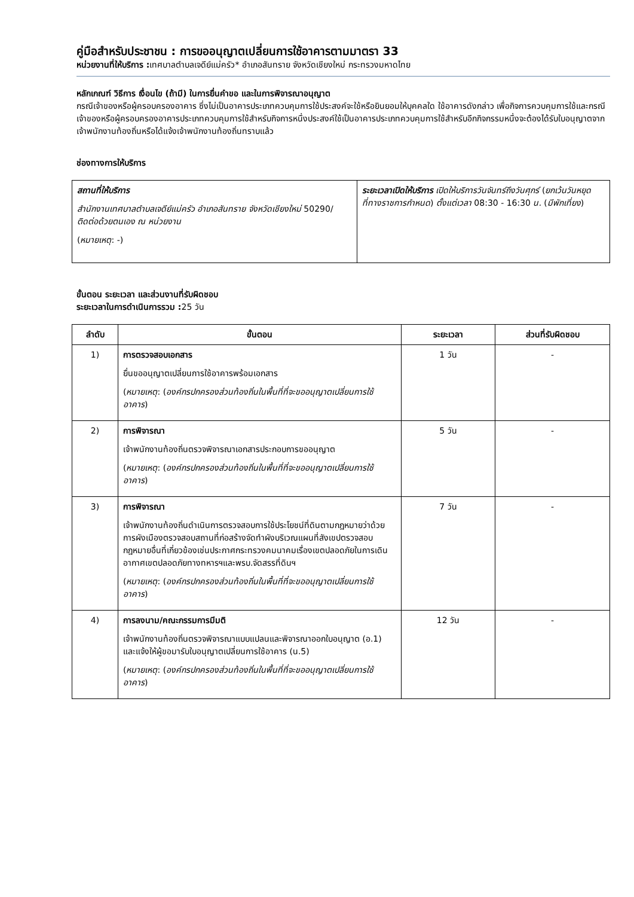คู่มือสำหรับประชาชน : การขออนุญาตเปลี่ยนการใช้อาคารตามมาตรา 33
หน่วยงานที่ให้บริการ : เทศบาลตำบลเจดีย์แม่ครัว* อำเภอสันทราย จังหวัดเชียงใหม่ กระทรวงมหาดไทย
หลักเกณฑ์ วิธีการ เงื่อนไข (ถ้ามี) ในการยื่นคำขอ และในการพิจารณาอนุญาต
กรณีเจ้าของหรือผู้ครอบครองอาคาร ซึ่งไม่เป็นอาคารประเภทควบคุมการใช้ประสงค์จะใช้หรือยินยอมให้บุคคลใด ใช้อาคารดังกล่าว เพื่อกิจการควบคุมการใช้และกรณีเจ้าของหรือผู้ครอบครองอาคารประเภทควบคุมการใช้สำหรับกิจการหนึ่งประสงค์ใช้เป็นอาคารประเภทควบคุมการใช้สำหรับอีกกิจกรรมหนึ่งจะต้องได้รับใบอนุญาตจาก เจ้าพนักงานท้องถิ่นหรือได้แจ้งเจ้าพนักงานท้องถิ่นทราบแล้ว
ช่องทางการให้บริการ
| สถานที่ให้บริการ สำนักงานเทศบาลตำบลเจดีย์แม่ครัว อำเภอสันทราย จังหวัดเชียงใหม่ 50290/ ติดต่อด้วยตนเอง ณ หน่วยงาน ( หมายเหตุ : -) | ระยะเวลาเปิดให้บริการ เปิดให้บริการวันจันทร์ถึงวันศุกร์ ( ยกเว้นวันหยุดที่ทางราชการกำหนด ) ตั้งแต่เวลา 08:30 - 16:30 น. ( มีพักเที่ยง ) |
ขั้นตอน ระยะเวลา และส่วนงานที่รับผิดชอบ
ระยะเวลาในการดำเนินการรวม : 25 วัน
| ลำดับ | ขั้นตอน | ระยะเวลา | ส่วนที่รับผิดชอบ |
| --- | --- | --- | --- |
| 1) | การตรวจสอบเอกสาร ยื่นขออนุญาตเปลี่ยนการใช้อาคารพร้อมเอกสาร ( หมายเหตุ : ( องค์กรปกครองส่วนท้องถิ่นในพื้นที่ที่จะขออนุญาตเปลี่ยนการใช้อาคาร ) | 1 วัน | - |
| 2) | การพิจารณา เจ้าพนักงานท้องถิ่นตรวจพิจารณาเอกสารประกอบการขออนุญาต ( หมายเหตุ : ( องค์กรปกครองส่วนท้องถิ่นในพื้นที่ที่จะขออนุญาตเปลี่ยนการใช้อาคาร ) | 5 วัน | - |
| 3) | การพิจารณา เจ้าพนักงานท้องถิ่นดำเนินการตรวจสอบการใช้ประโยชน์ที่ดินตามกฎหมายว่าด้วยการผังเมืองตรวจสอบสถานที่ก่อสร้างจัดทำผังบริเวณแผนที่สังเขปตรวจสอบกฎหมายอื่นที่เกี่ยวข้องเช่นประกาศกระทรวงคมนาคมเรื่องเขตปลอดภัยในการเดินอากาศเขตปลอดภัยทางทหารฯและพรบ.จัดสรรที่ดินฯ ( หมายเหตุ : ( องค์กรปกครองส่วนท้องถิ่นในพื้นที่ที่จะขออนุญาตเปลี่ยนการใช้อาคาร ) | 7 วัน | - |
| 4) | การลงนาม/คณะกรรมการมีมติ เจ้าพนักงานท้องถิ่นตรวจพิจารณาแบบแปลนและพิจารณาออกใบอนุญาต (อ.1) และแจ้งให้ผู้ขอมารับใบอนุญาตเปลี่ยนการใช้อาคาร (น.5) ( หมายเหตุ : ( องค์กรปกครองส่วนท้องถิ่นในพื้นที่ที่จะขออนุญาตเปลี่ยนการใช้อาคาร ) | 12 วัน | - |